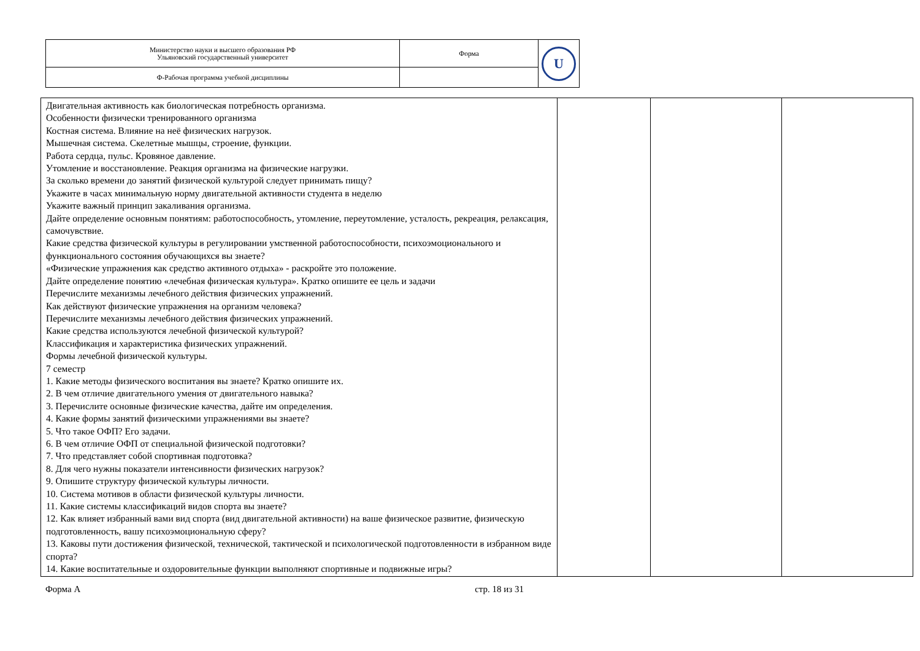| Министерство науки и высшего образования РФ Ульяновский государственный университет | Форма | U |
| Ф-Рабочая программа учебной дисциплины | | |
| Двигательная активность как биологическая потребность организма. Особенности физически тренированного организма Костная система. Влияние на неё физических нагрузок. Мышечная система. Скелетные мышцы, строение, функции. Работа сердца, пульс. Кровяное давление. Утомление и восстановление. Реакция организма на физические нагрузки. За сколько времени до занятий физической культурой следует принимать пищу? Укажите в часах минимальную норму двигательной активности студента в неделю Укажите важный принцип закаливания организма. Дайте определение основным понятиям: работоспособность, утомление, переутомление, усталость, рекреация, релаксация, самочувствие. Какие средства физической культуры в регулировании умственной работоспособности, психоэмоционального и функционального состояния обучающихся вы знаете? «Физические упражнения как средство активного отдыха» - раскройте это положение. Дайте определение понятию «лечебная физическая культура». Кратко опишите ее цель и задачи Перечислите механизмы лечебного действия физических упражнений. Как действуют физические упражнения на организм человека? Перечислите механизмы лечебного действия физических упражнений. Какие средства используются лечебной физической культурой? Классификация и характеристика физических упражнений. Формы лечебной физической культуры. 7 семестр 1. Какие методы физического воспитания вы знаете? Кратко опишите их. 2. В чем отличие двигательного умения от двигательного навыка? 3. Перечислите основные физические качества, дайте им определения. 4. Какие формы занятий физическими упражнениями вы знаете? 5. Что такое ОФП? Его задачи. 6. В чем отличие ОФП от специальной физической подготовки? 7. Что представляет собой спортивная подготовка? 8. Для чего нужны показатели интенсивности физических нагрузок? 9. Опишите структуру физической культуры личности. 10. Система мотивов в области физической культуры личности. 11. Какие системы классификаций видов спорта вы знаете? 12. Как влияет избранный вами вид спорта (вид двигательной активности) на ваше физическое развитие, физическую подготовленность, вашу психоэмоциональную сферу? 13. Каковы пути достижения физической, технической, тактической и психологической подготовленности в избранном виде спорта? 14. Какие воспитательные и оздоровительные функции выполняют спортивные и подвижные игры? | | | |
Форма А стр. 18 из 31